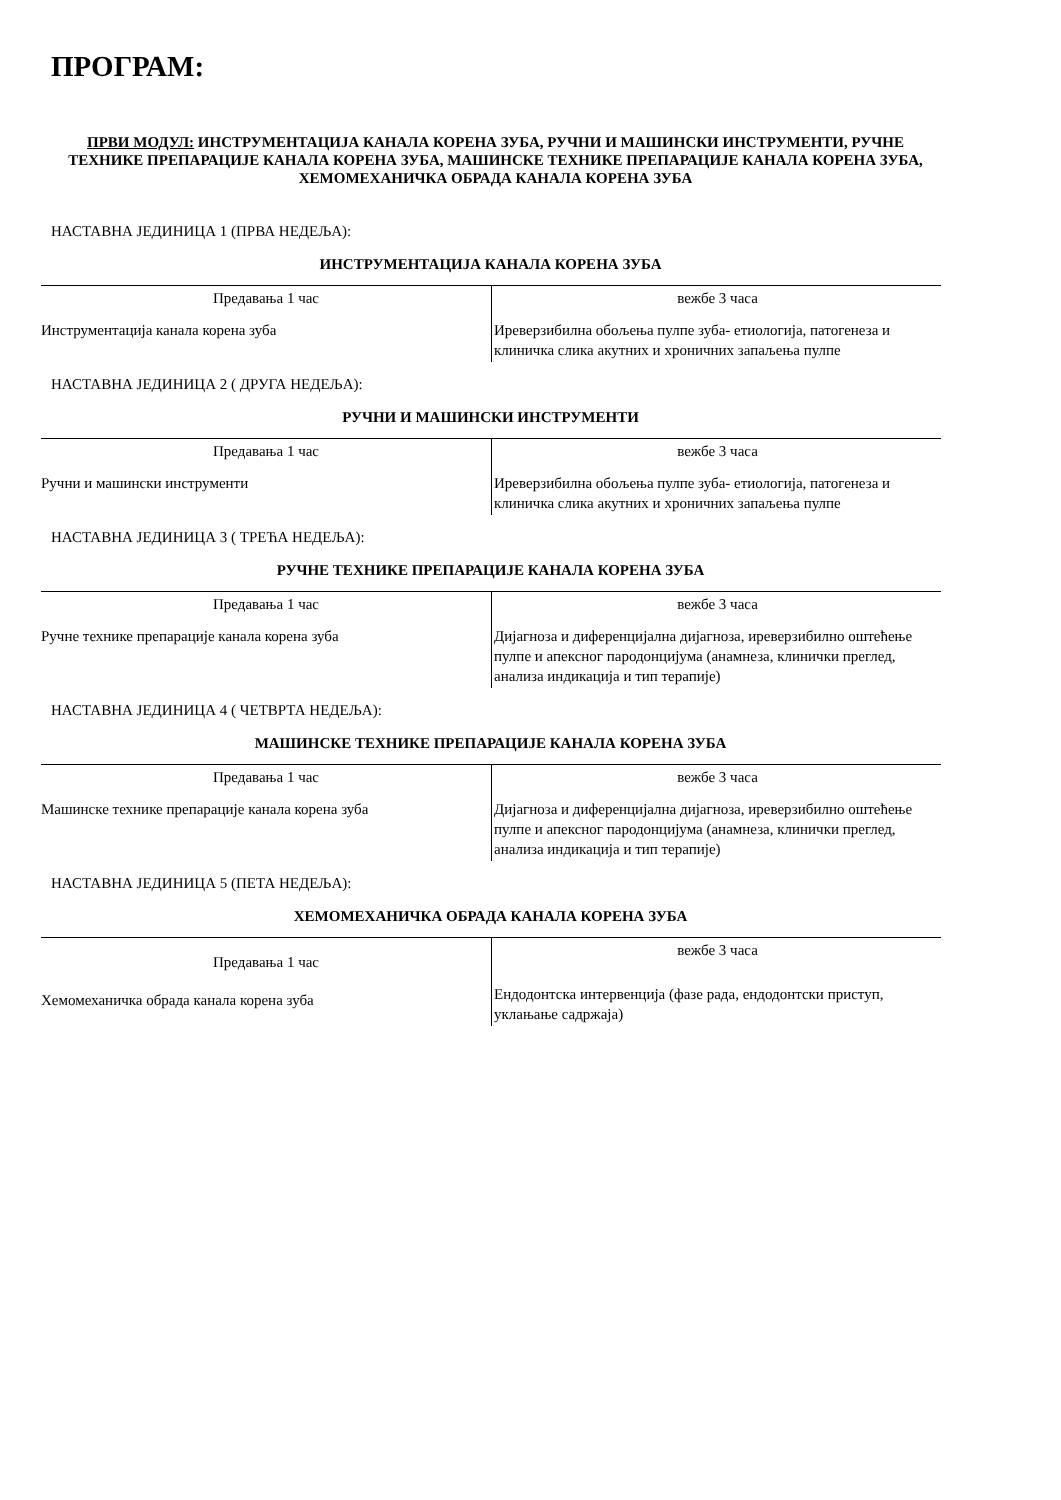ПРОГРАМ:
ПРВИ МОДУЛ: ИНСТРУМЕНТАЦИЈА КАНАЛА КОРЕНА ЗУБА, РУЧНИ И МАШИНСКИ ИНСТРУМЕНТИ, РУЧНЕ ТЕХНИКЕ ПРЕПАРАЦИЈЕ КАНАЛА КОРЕНА ЗУБА, МАШИНСКЕ ТЕХНИКЕ ПРЕПАРАЦИЈЕ КАНАЛА КОРЕНА ЗУБА, ХЕМОМЕХАНИЧКА ОБРАДА КАНАЛА КОРЕНА ЗУБА
НАСТАВНА ЈЕДИНИЦА 1 (ПРВА НЕДЕЉА):
ИНСТРУМЕНТАЦИЈА КАНАЛА КОРЕНА ЗУБА
| Предавања 1 час | вежбе 3 часа |
| Инструментација канала корена зуба | Иреверзибилна обољења пулпе зуба- етиологија, патогенеза и клиничка слика акутних и хроничних запаљења пулпе |
НАСТАВНА ЈЕДИНИЦА 2 ( ДРУГА НЕДЕЉА):
РУЧНИ И МАШИНСКИ ИНСТРУМЕНТИ
| Предавања 1 час | вежбе 3 часа |
| Ручни и машински инструменти | Иреверзибилна обољења пулпе зуба- етиологија, патогенеза и клиничка слика акутних и хроничних запаљења пулпе |
НАСТАВНА ЈЕДИНИЦА 3 ( ТРЕЋА НЕДЕЉА):
РУЧНЕ ТЕХНИКЕ ПРЕПАРАЦИЈЕ КАНАЛА КОРЕНА ЗУБА
| Предавања 1 час | вежбе 3 часа |
| Ручне технике препарације канала корена зуба | Дијагноза и диференцијална дијагноза, иреверзибилно оштећење пулпе и апексног пародонцијума (анамнеза, клинички преглед, анализа индикација и тип терапије) |
НАСТАВНА ЈЕДИНИЦА 4 ( ЧЕТВРТА НЕДЕЉА):
МАШИНСКЕ ТЕХНИКЕ ПРЕПАРАЦИЈЕ КАНАЛА КОРЕНА ЗУБА
| Предавања 1 час | вежбе 3 часа |
| Машинске технике препарације канала корена зуба | Дијагноза и диференцијална дијагноза, иреверзибилно оштећење пулпе и апексног пародонцијума (анамнеза, клинички преглед, анализа индикација и тип терапије) |
НАСТАВНА ЈЕДИНИЦА 5 (ПЕТА НЕДЕЉА):
ХЕМОМЕХАНИЧКА ОБРАДА КАНАЛА КОРЕНА ЗУБА
| Предавања 1 час | вежбе 3 часа |
| Хемомеханичка обрада канала корена зуба | Ендодонтска интервенција (фазе рада, ендодонтски приступ, уклањање садржаја) |